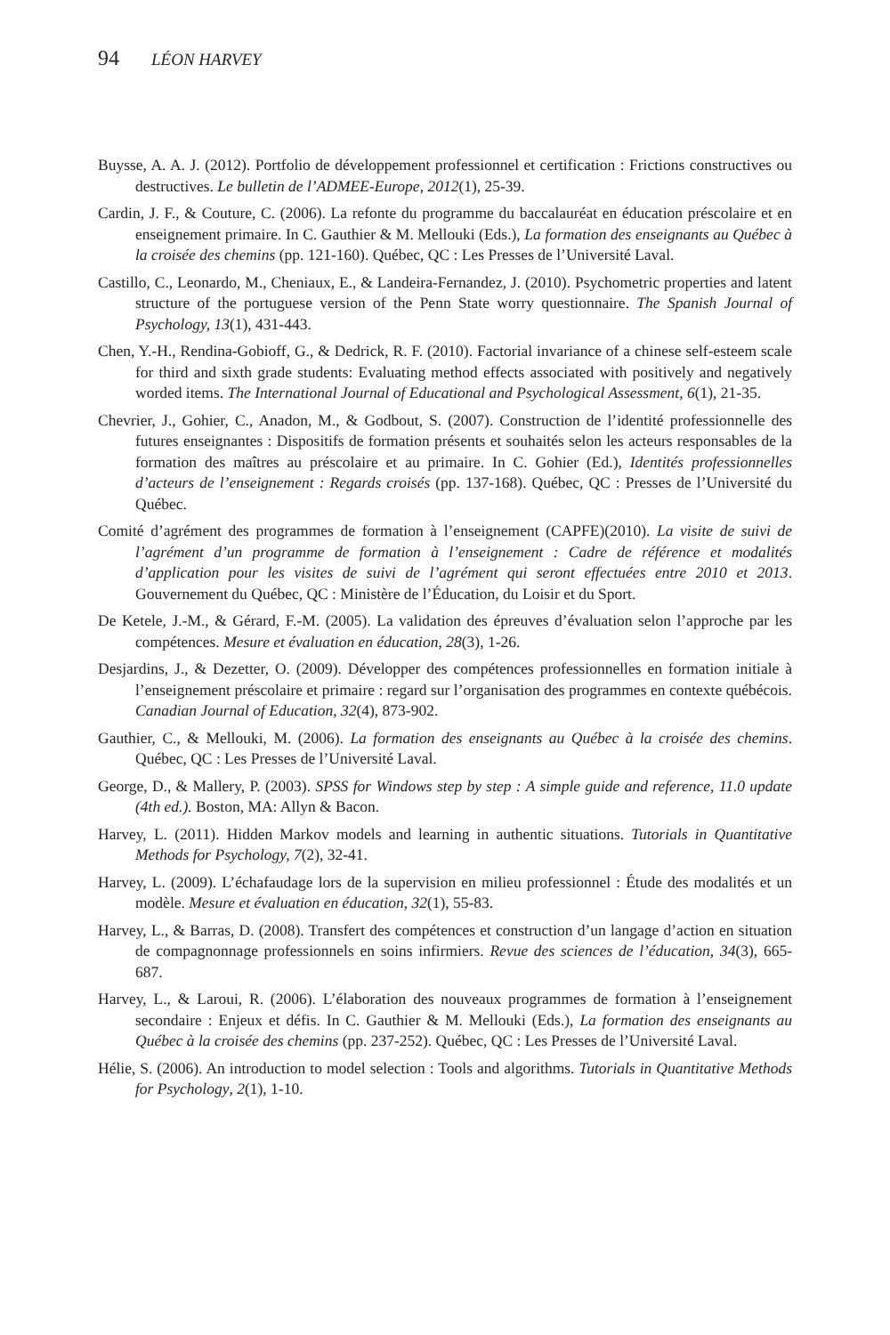94 LÉON HARVEY
Buysse, A. A. J. (2012). Portfolio de développement professionnel et certification : Frictions constructives ou destructives. Le bulletin de l’ADMEE-Europe, 2012(1), 25-39.
Cardin, J. F., & Couture, C. (2006). La refonte du programme du baccalauréat en éducation préscolaire et en enseignement primaire. In C. Gauthier & M. Mellouki (Eds.), La formation des enseignants au Québec à la croisée des chemins (pp. 121-160). Québec, QC : Les Presses de l’Université Laval.
Castillo, C., Leonardo, M., Cheniaux, E., & Landeira-Fernandez, J. (2010). Psychometric properties and latent structure of the portuguese version of the Penn State worry questionnaire. The Spanish Journal of Psychology, 13(1), 431-443.
Chen, Y.-H., Rendina-Gobioff, G., & Dedrick, R. F. (2010). Factorial invariance of a chinese self-esteem scale for third and sixth grade students: Evaluating method effects associated with positively and negatively worded items. The International Journal of Educational and Psychological Assessment, 6(1), 21-35.
Chevrier, J., Gohier, C., Anadon, M., & Godbout, S. (2007). Construction de l’identité professionnelle des futures enseignantes : Dispositifs de formation présents et souhaités selon les acteurs responsables de la formation des maîtres au préscolaire et au primaire. In C. Gohier (Ed.), Identités professionnelles d’acteurs de l’enseignement : Regards croisés (pp. 137-168). Québec, QC : Presses de l’Université du Québec.
Comité d’agrément des programmes de formation à l’enseignement (CAPFE)(2010). La visite de suivi de l’agrément d’un programme de formation à l’enseignement : Cadre de référence et modalités d’application pour les visites de suivi de l’agrément qui seront effectuées entre 2010 et 2013. Gouvernement du Québec, QC : Ministère de l’Éducation, du Loisir et du Sport.
De Ketele, J.-M., & Gérard, F.-M. (2005). La validation des épreuves d’évaluation selon l’approche par les compétences. Mesure et évaluation en éducation, 28(3), 1-26.
Desjardins, J., & Dezetter, O. (2009). Développer des compétences professionnelles en formation initiale à l’enseignement préscolaire et primaire : regard sur l’organisation des programmes en contexte québécois. Canadian Journal of Education, 32(4), 873-902.
Gauthier, C., & Mellouki, M. (2006). La formation des enseignants au Québec à la croisée des chemins. Québec, QC : Les Presses de l’Université Laval.
George, D., & Mallery, P. (2003). SPSS for Windows step by step : A simple guide and reference, 11.0 update (4th ed.). Boston, MA: Allyn & Bacon.
Harvey, L. (2011). Hidden Markov models and learning in authentic situations. Tutorials in Quantitative Methods for Psychology, 7(2), 32-41.
Harvey, L. (2009). L’échafaudage lors de la supervision en milieu professionnel : Étude des modalités et un modèle. Mesure et évaluation en éducation, 32(1), 55-83.
Harvey, L., & Barras, D. (2008). Transfert des compétences et construction d’un langage d’action en situation de compagnonnage professionnels en soins infirmiers. Revue des sciences de l’éducation, 34(3), 665-687.
Harvey, L., & Laroui, R. (2006). L’élaboration des nouveaux programmes de formation à l’enseignement secondaire : Enjeux et défis. In C. Gauthier & M. Mellouki (Eds.), La formation des enseignants au Québec à la croisée des chemins (pp. 237-252). Québec, QC : Les Presses de l’Université Laval.
Hélie, S. (2006). An introduction to model selection : Tools and algorithms. Tutorials in Quantitative Methods for Psychology, 2(1), 1-10.